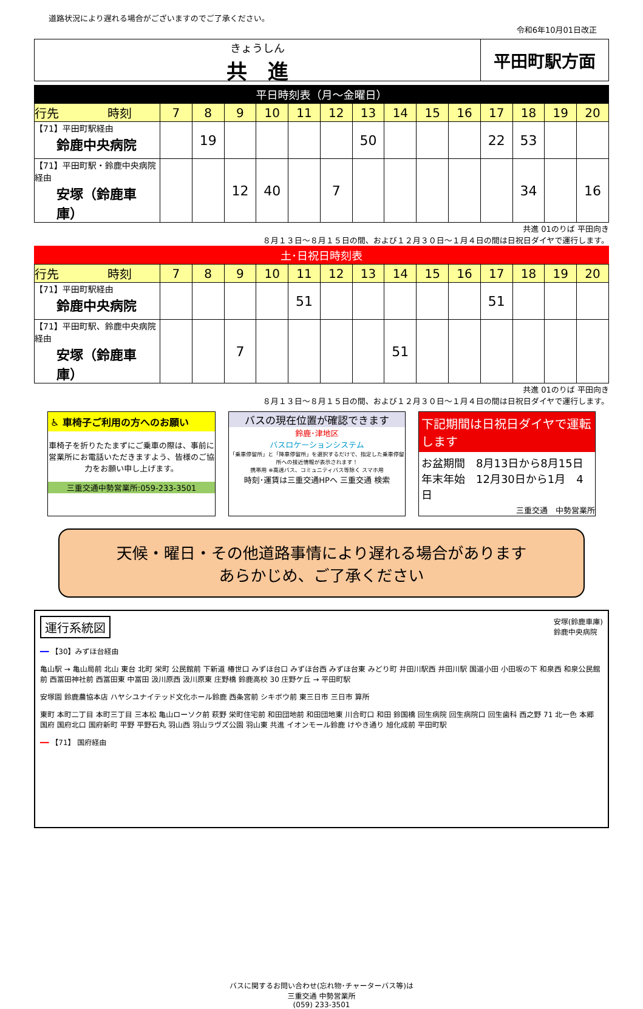道路状況により遅れる場合がございますのでご了承ください。
令和6年10月01日改正
きょうしん
共　進
平田町駅方面
平日時刻表（月～金曜日）
| 行先 時刻 | 7 | 8 | 9 | 10 | 11 | 12 | 13 | 14 | 15 | 16 | 17 | 18 | 19 | 20 |
| --- | --- | --- | --- | --- | --- | --- | --- | --- | --- | --- | --- | --- | --- | --- |
| 【71】平田町駅経由 鈴鹿中央病院 | | 19 | | | | | 50 | | | | 22 | 53 | | |
| 【71】平田町駅・鈴鹿中央病院経由 安塚（鈴鹿車庫） | | | 12 | 40 | | 7 | | | | | | 34 | | 16 |
共進 01のりば 平田向き
８月１３日～８月１５日の間、および１２月３０日～１月４日の間は日祝日ダイヤで運行します。
土･日祝日時刻表
| 行先 時刻 | 7 | 8 | 9 | 10 | 11 | 12 | 13 | 14 | 15 | 16 | 17 | 18 | 19 | 20 |
| --- | --- | --- | --- | --- | --- | --- | --- | --- | --- | --- | --- | --- | --- | --- |
| 【71】平田町駅経由 鈴鹿中央病院 | | | | | 51 | | | | | | 51 | | | |
| 【71】平田町駅、鈴鹿中央病院経由 安塚（鈴鹿車庫） | | | 7 | | | | | 51 | | | | | | |
共進 01のりば 平田向き
８月１３日～８月１５日の間、および１２月３０日～１月４日の間は日祝日ダイヤで運行します。
♿ 車椅子ご利用の方へのお願い
車椅子を折りたたまずにご乗車の際は、事前に営業所にお電話いただきますよう、皆様のご協力をお願い申し上げます。
三重交通中勢営業所:059-233-3501
バスの現在位置が確認できます
鈴鹿･津地区
バスロケーションシステム
「乗車停留所」と「降車停留所」を選択するだけで、指定した乗車停留所への接近情報が表示されます！
携帯用 ※高速バス、コミュニティバス等除く スマホ用
時刻･運賃は三重交通HPへ 三重交通 検索
下記期間は日祝日ダイヤで運転します
お盆期間　8月13日から8月15日
年末年始　12月30日から1月　4日
三重交通　中勢営業所
天候・曜日・その他道路事情により遅れる場合があります
あらかじめ、ご了承ください
運行系統図 安塚(鈴鹿車庫)
鈴鹿中央病院
━━ 【30】みずほ台経由
亀山駅 → 亀山局前 北山 東台 北町 栄町 公民館前 下新道 椿世口 みずほ台口 みずほ台西 みずほ台東 みどり町 井田川駅西 井田川駅 国道小田 小田坂の下 和泉西 和泉公民館前 西冨田神社前 西冨田東 中冨田 汲川原西 汲川原東 庄野橋 鈴鹿高校 30 庄野ケ丘 → 平田町駅
安塚園 鈴鹿農協本店 ハヤシユナイテッド文化ホール鈴鹿 西条宮前 シキボウ前 東三日市 三日市 算所
東町 本町二丁目 本町三丁目 三本松 亀山ローソク前 萩野 栄町住宅前 和田団地前 和田団地東 川合町口 和田 鈴国橋 回生病院 回生病院口 回生歯科 西之野 71 北一色 本郷 国府 国府北口 国府新町 平野 平野石丸 羽山西 羽山ラヴズ公園 羽山東 共進 イオンモール鈴鹿 けやき通り 旭化成前 平田町駅
━━ 【71】 国府経由
バスに関するお問い合わせ(忘れ物･チャーターバス等)は
三重交通 中勢営業所
(059) 233-3501